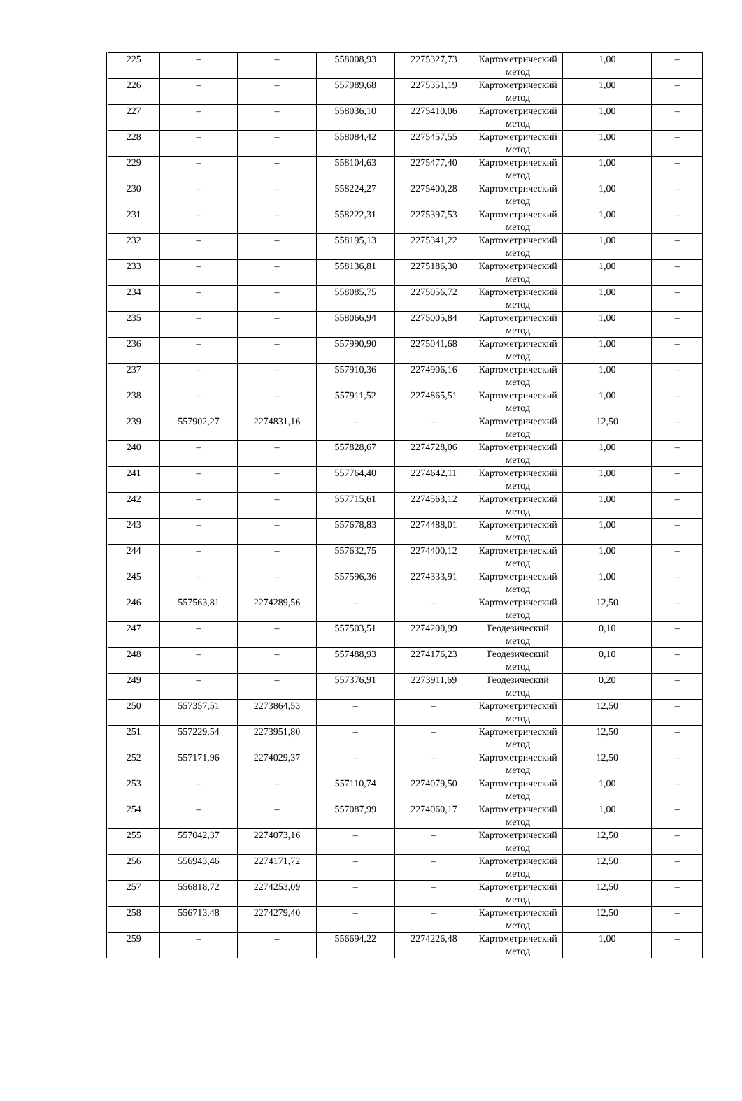| 225 | – | – | 558008,93 | 2275327,73 | Картометрический метод | 1,00 | – |
| 226 | – | – | 557989,68 | 2275351,19 | Картометрический метод | 1,00 | – |
| 227 | – | – | 558036,10 | 2275410,06 | Картометрический метод | 1,00 | – |
| 228 | – | – | 558084,42 | 2275457,55 | Картометрический метод | 1,00 | – |
| 229 | – | – | 558104,63 | 2275477,40 | Картометрический метод | 1,00 | – |
| 230 | – | – | 558224,27 | 2275400,28 | Картометрический метод | 1,00 | – |
| 231 | – | – | 558222,31 | 2275397,53 | Картометрический метод | 1,00 | – |
| 232 | – | – | 558195,13 | 2275341,22 | Картометрический метод | 1,00 | – |
| 233 | – | – | 558136,81 | 2275186,30 | Картометрический метод | 1,00 | – |
| 234 | – | – | 558085,75 | 2275056,72 | Картометрический метод | 1,00 | – |
| 235 | – | – | 558066,94 | 2275005,84 | Картометрический метод | 1,00 | – |
| 236 | – | – | 557990,90 | 2275041,68 | Картометрический метод | 1,00 | – |
| 237 | – | – | 557910,36 | 2274906,16 | Картометрический метод | 1,00 | – |
| 238 | – | – | 557911,52 | 2274865,51 | Картометрический метод | 1,00 | – |
| 239 | 557902,27 | 2274831,16 | – | – | Картометрический метод | 12,50 | – |
| 240 | – | – | 557828,67 | 2274728,06 | Картометрический метод | 1,00 | – |
| 241 | – | – | 557764,40 | 2274642,11 | Картометрический метод | 1,00 | – |
| 242 | – | – | 557715,61 | 2274563,12 | Картометрический метод | 1,00 | – |
| 243 | – | – | 557678,83 | 2274488,01 | Картометрический метод | 1,00 | – |
| 244 | – | – | 557632,75 | 2274400,12 | Картометрический метод | 1,00 | – |
| 245 | – | – | 557596,36 | 2274333,91 | Картометрический метод | 1,00 | – |
| 246 | 557563,81 | 2274289,56 | – | – | Картометрический метод | 12,50 | – |
| 247 | – | – | 557503,51 | 2274200,99 | Геодезический метод | 0,10 | – |
| 248 | – | – | 557488,93 | 2274176,23 | Геодезический метод | 0,10 | – |
| 249 | – | – | 557376,91 | 2273911,69 | Геодезический метод | 0,20 | – |
| 250 | 557357,51 | 2273864,53 | – | – | Картометрический метод | 12,50 | – |
| 251 | 557229,54 | 2273951,80 | – | – | Картометрический метод | 12,50 | – |
| 252 | 557171,96 | 2274029,37 | – | – | Картометрический метод | 12,50 | – |
| 253 | – | – | 557110,74 | 2274079,50 | Картометрический метод | 1,00 | – |
| 254 | – | – | 557087,99 | 2274060,17 | Картометрический метод | 1,00 | – |
| 255 | 557042,37 | 2274073,16 | – | – | Картометрический метод | 12,50 | – |
| 256 | 556943,46 | 2274171,72 | – | – | Картометрический метод | 12,50 | – |
| 257 | 556818,72 | 2274253,09 | – | – | Картометрический метод | 12,50 | – |
| 258 | 556713,48 | 2274279,40 | – | – | Картометрический метод | 12,50 | – |
| 259 | – | – | 556694,22 | 2274226,48 | Картометрический метод | 1,00 | – |